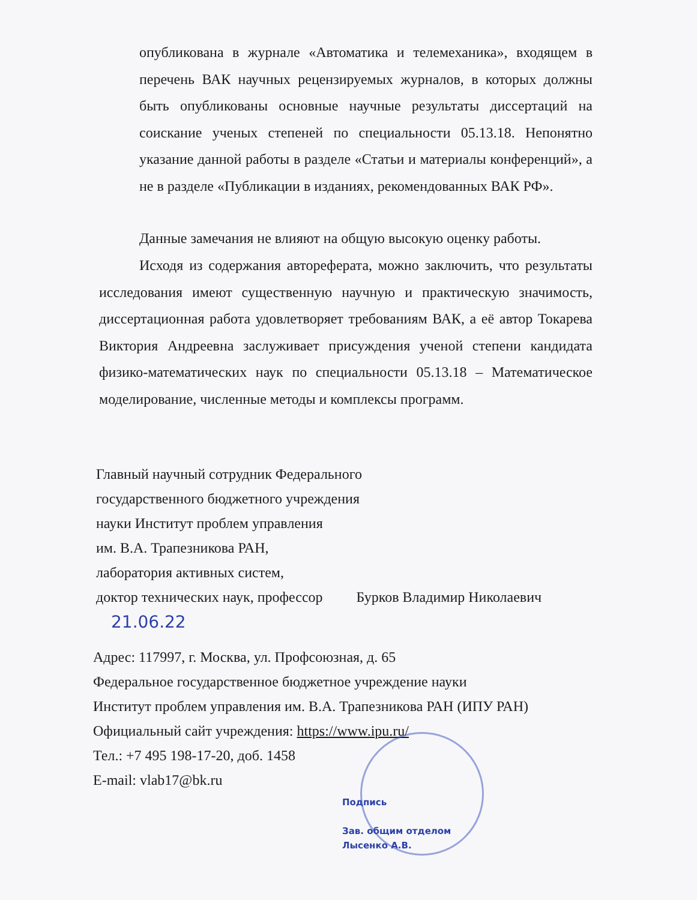опубликована в журнале «Автоматика и телемеханика», входящем в перечень ВАК научных рецензируемых журналов, в которых должны быть опубликованы основные научные результаты диссертаций на соискание ученых степеней по специальности 05.13.18. Непонятно указание данной работы в разделе «Статьи и материалы конференций», а не в разделе «Публикации в изданиях, рекомендованных ВАК РФ».
Данные замечания не влияют на общую высокую оценку работы.
Исходя из содержания автореферата, можно заключить, что результаты исследования имеют существенную научную и практическую значимость, диссертационная работа удовлетворяет требованиям ВАК, а её автор Токарева Виктория Андреевна заслуживает присуждения ученой степени кандидата физико-математических наук по специальности 05.13.18 – Математическое моделирование, численные методы и комплексы программ.
Главный научный сотрудник Федерального
государственного бюджетного учреждения
науки Институт проблем управления
им. В.А. Трапезникова РАН,
лаборатория активных систем,
доктор технических наук, профессор Бурков Владимир Николаевич
21.06.22
Адрес: 117997, г. Москва, ул. Профсоюзная, д. 65
Федеральное государственное бюджетное учреждение науки
Институт проблем управления им. В.А. Трапезникова РАН (ИПУ РАН)
Официальный сайт учреждения: https://www.ipu.ru/
Тел.: +7 495 198-17-20, доб. 1458
E-mail: vlab17@bk.ru
Подпись
Зав. общим отделом
Лысенко А.В.